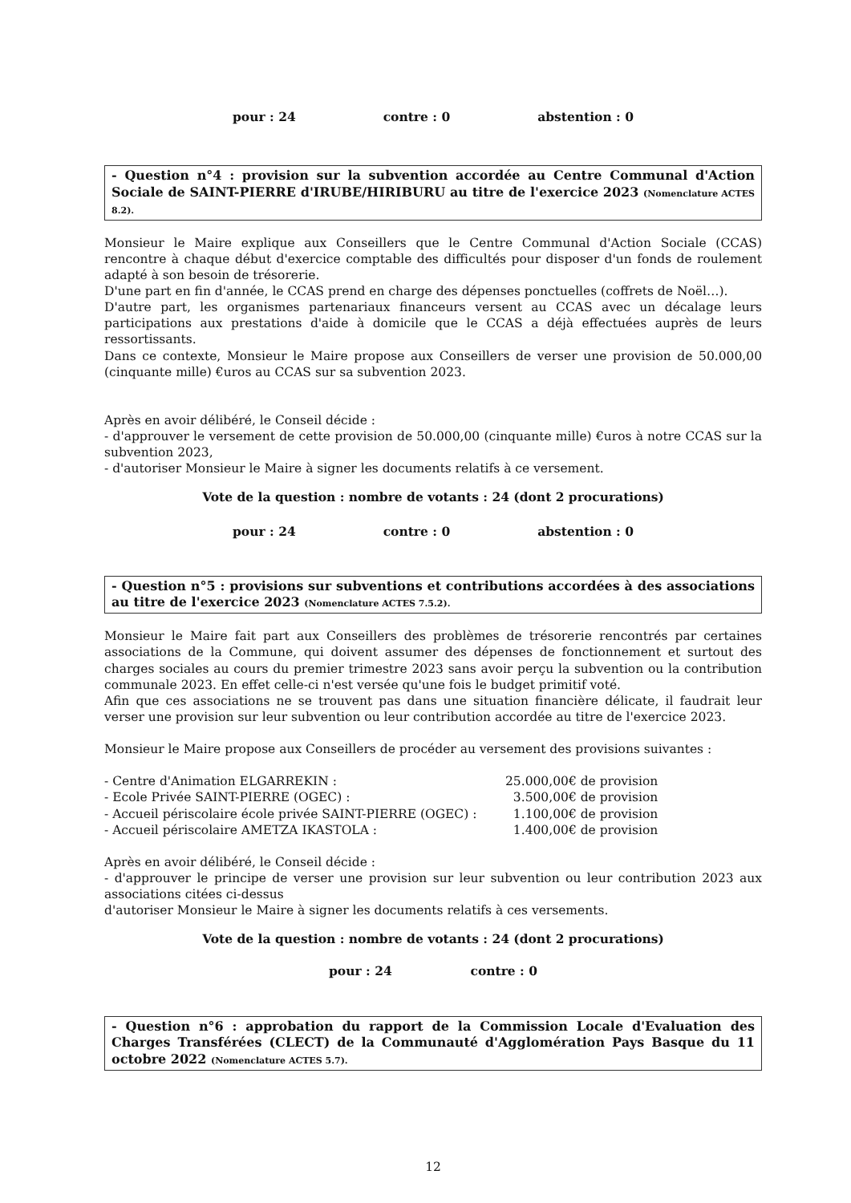pour : 24 contre : 0 abstention : 0
- Question n°4 : provision sur la subvention accordée au Centre Communal d'Action Sociale de SAINT-PIERRE d'IRUBE/HIRIBURU au titre de l'exercice 2023 (Nomenclature ACTES 8.2).
Monsieur le Maire explique aux Conseillers que le Centre Communal d'Action Sociale (CCAS) rencontre à chaque début d'exercice comptable des difficultés pour disposer d'un fonds de roulement adapté à son besoin de trésorerie.
D'une part en fin d'année, le CCAS prend en charge des dépenses ponctuelles (coffrets de Noël…).
D'autre part, les organismes partenariaux financeurs versent au CCAS avec un décalage leurs participations aux prestations d'aide à domicile que le CCAS a déjà effectuées auprès de leurs ressortissants.
Dans ce contexte, Monsieur le Maire propose aux Conseillers de verser une provision de 50.000,00 (cinquante mille) €uros au CCAS sur sa subvention 2023.
Après en avoir délibéré, le Conseil décide :
- d'approuver le versement de cette provision de 50.000,00 (cinquante mille) €uros à notre CCAS sur la subvention 2023,
- d'autoriser Monsieur le Maire à signer les documents relatifs à ce versement.
Vote de la question : nombre de votants : 24 (dont 2 procurations)
pour : 24 contre : 0 abstention : 0
- Question n°5 : provisions sur subventions et contributions accordées à des associations au titre de l'exercice 2023 (Nomenclature ACTES 7.5.2).
Monsieur le Maire fait part aux Conseillers des problèmes de trésorerie rencontrés par certaines associations de la Commune, qui doivent assumer des dépenses de fonctionnement et surtout des charges sociales au cours du premier trimestre 2023 sans avoir perçu la subvention ou la contribution communale 2023. En effet celle-ci n'est versée qu'une fois le budget primitif voté.
Afin que ces associations ne se trouvent pas dans une situation financière délicate, il faudrait leur verser une provision sur leur subvention ou leur contribution accordée au titre de l'exercice 2023.
Monsieur le Maire propose aux Conseillers de procéder au versement des provisions suivantes :
- Centre d'Animation ELGARREKIN : 25.000,00€ de provision
- Ecole Privée SAINT-PIERRE (OGEC) : 3.500,00€ de provision
- Accueil périscolaire école privée SAINT-PIERRE (OGEC) : 1.100,00€ de provision
- Accueil périscolaire AMETZA IKASTOLA : 1.400,00€ de provision
Après en avoir délibéré, le Conseil décide :
- d'approuver le principe de verser une provision sur leur subvention ou leur contribution 2023 aux associations citées ci-dessus
d'autoriser Monsieur le Maire à signer les documents relatifs à ces versements.
Vote de la question : nombre de votants : 24 (dont 2 procurations)
pour : 24 contre : 0
- Question n°6 : approbation du rapport de la Commission Locale d'Evaluation des Charges Transférées (CLECT) de la Communauté d'Agglomération Pays Basque du 11 octobre 2022 (Nomenclature ACTES 5.7).
12